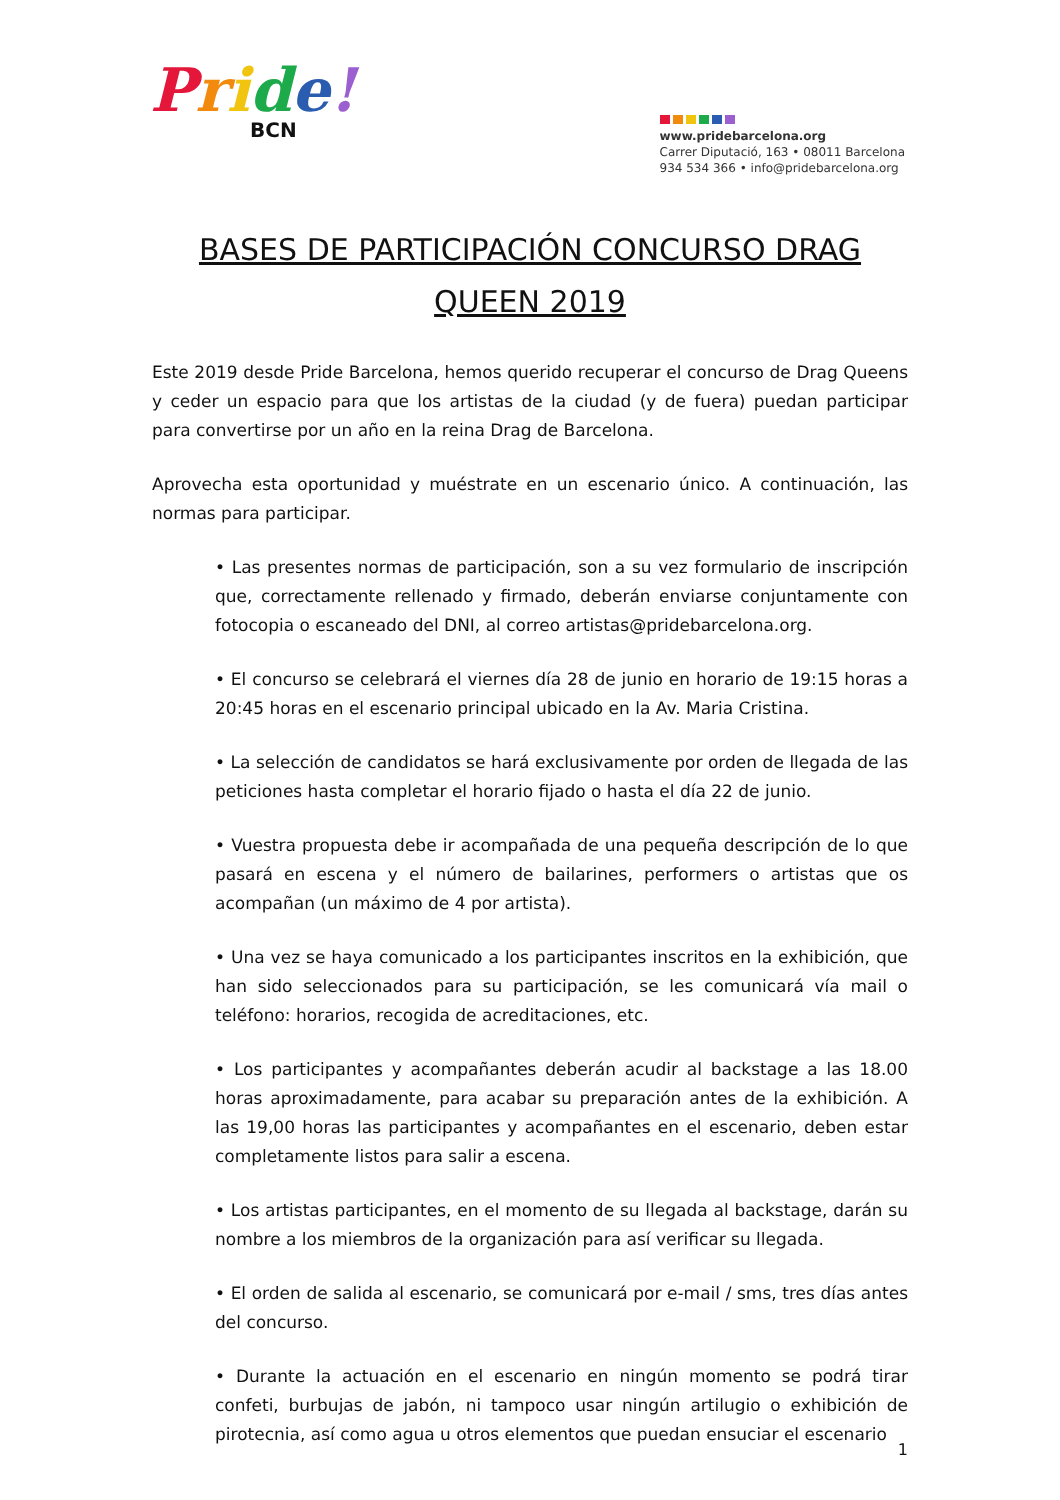Pride!
BCN
www.pridebarcelona.org
Carrer Diputació, 163 • 08011 Barcelona
934 534 366 • info@pridebarcelona.org
BASES DE PARTICIPACIÓN CONCURSO DRAG QUEEN 2019
Este 2019 desde Pride Barcelona, hemos querido recuperar el concurso de Drag Queens y ceder un espacio para que los artistas de la ciudad (y de fuera) puedan participar para convertirse por un año en la reina Drag de Barcelona.
Aprovecha esta oportunidad y muéstrate en un escenario único. A continuación, las normas para participar.
• Las presentes normas de participación, son a su vez formulario de inscripción que, correctamente rellenado y firmado, deberán enviarse conjuntamente con fotocopia o escaneado del DNI, al correo artistas@pridebarcelona.org.
• El concurso se celebrará el viernes día 28 de junio en horario de 19:15 horas a 20:45 horas en el escenario principal ubicado en la Av. Maria Cristina.
• La selección de candidatos se hará exclusivamente por orden de llegada de las peticiones hasta completar el horario fijado o hasta el día 22 de junio.
• Vuestra propuesta debe ir acompañada de una pequeña descripción de lo que pasará en escena y el número de bailarines, performers o artistas que os acompañan (un máximo de 4 por artista).
• Una vez se haya comunicado a los participantes inscritos en la exhibición, que han sido seleccionados para su participación, se les comunicará vía mail o teléfono: horarios, recogida de acreditaciones, etc.
• Los participantes y acompañantes deberán acudir al backstage a las 18.00 horas aproximadamente, para acabar su preparación antes de la exhibición. A las 19,00 horas las participantes y acompañantes en el escenario, deben estar completamente listos para salir a escena.
• Los artistas participantes, en el momento de su llegada al backstage, darán su nombre a los miembros de la organización para así verificar su llegada.
• El orden de salida al escenario, se comunicará por e-mail / sms, tres días antes del concurso.
• Durante la actuación en el escenario en ningún momento se podrá tirar confeti, burbujas de jabón, ni tampoco usar ningún artilugio o exhibición de pirotecnia, así como agua u otros elementos que puedan ensuciar el escenario
1